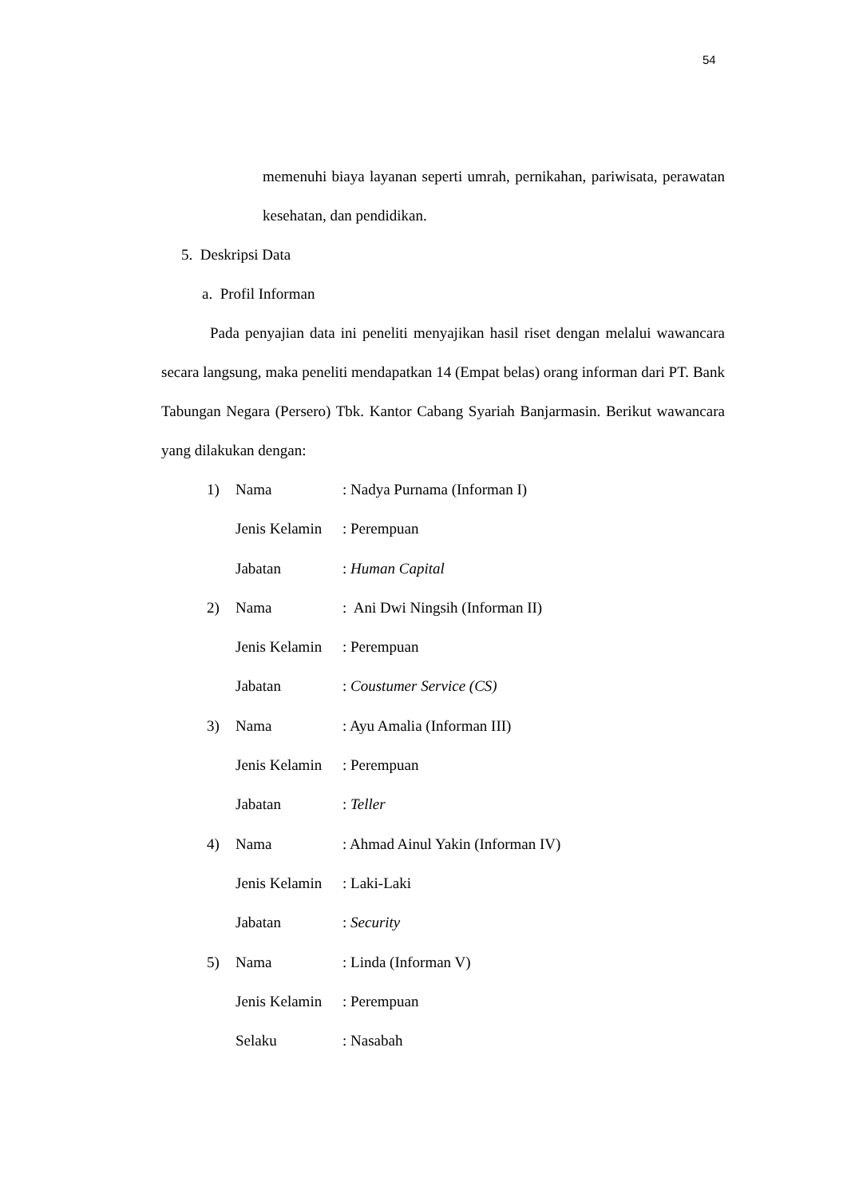54
memenuhi biaya layanan seperti umrah, pernikahan, pariwisata, perawatan kesehatan, dan pendidikan.
5. Deskripsi Data
a. Profil Informan
Pada penyajian data ini peneliti menyajikan hasil riset dengan melalui wawancara secara langsung, maka peneliti mendapatkan 14 (Empat belas) orang informan dari PT. Bank Tabungan Negara (Persero) Tbk. Kantor Cabang Syariah Banjarmasin. Berikut wawancara yang dilakukan dengan:
| 1) | Nama | : Nadya Purnama (Informan I) |
| | Jenis Kelamin | : Perempuan |
| | Jabatan | : Human Capital |
| 2) | Nama | : Ani Dwi Ningsih (Informan II) |
| | Jenis Kelamin | : Perempuan |
| | Jabatan | : Coustumer Service (CS) |
| 3) | Nama | : Ayu Amalia (Informan III) |
| | Jenis Kelamin | : Perempuan |
| | Jabatan | : Teller |
| 4) | Nama | : Ahmad Ainul Yakin (Informan IV) |
| | Jenis Kelamin | : Laki-Laki |
| | Jabatan | : Security |
| 5) | Nama | : Linda (Informan V) |
| | Jenis Kelamin | : Perempuan |
| | Selaku | : Nasabah |